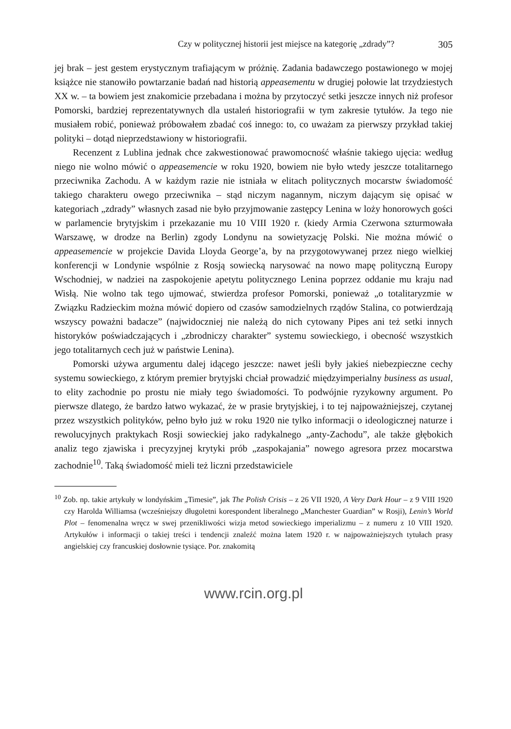Czy w politycznej historii jest miejsce na kategorię „zdrady”? 305
jej brak – jest gestem erystycznym trafiającym w próżnię. Zadania badawczego postawionego w mojej książce nie stanowiło powtarzanie badań nad historią appeasementu w drugiej połowie lat trzydziestych XX w. – ta bowiem jest znakomicie przebadana i można by przytoczyć setki jeszcze innych niż profesor Pomorski, bardziej reprezentatywnych dla ustaleń historiografii w tym zakresie tytułów. Ja tego nie musiałem robić, ponieważ próbowałem zbadać coś innego: to, co uważam za pierwszy przykład takiej polityki – dotąd nieprzedstawiony w historiografii.
Recenzent z Lublina jednak chce zakwestionować prawomocność właśnie takiego ujęcia: według niego nie wolno mówić o appeasemencie w roku 1920, bowiem nie było wtedy jeszcze totalitarnego przeciwnika Zachodu. A w każdym razie nie istniała w elitach politycznych mocarstw świadomość takiego charakteru owego przeciwnika – stąd niczym nagannym, niczym dającym się opisać w kategoriach „zdrady” własnych zasad nie było przyjmowanie zastępcy Lenina w loży honorowych gości w parlamencie brytyjskim i przekazanie mu 10 VIII 1920 r. (kiedy Armia Czerwona szturmowała Warszawę, w drodze na Berlin) zgody Londynu na sowietyzację Polski. Nie można mówić o appeasemencie w projekcie Davida Lloyda George’a, by na przygotowywanej przez niego wielkiej konferencji w Londynie wspólnie z Rosją sowiecką narysować na nowo mapę polityczną Europy Wschodniej, w nadziei na zaspokojenie apetytu politycznego Lenina poprzez oddanie mu kraju nad Wisłą. Nie wolno tak tego ujmować, stwierdza profesor Pomorski, ponieważ „o totalitaryzmie w Związku Radzieckim można mówić dopiero od czasów samodzielnych rządów Stalina, co potwierdzają wszyscy poważni badacze” (najwidoczniej nie należą do nich cytowany Pipes ani też setki innych historyków poświadczających i „zbrodniczy charakter” systemu sowieckiego, i obecność wszystkich jego totalitarnych cech już w państwie Lenina).
Pomorski używa argumentu dalej idącego jeszcze: nawet jeśli były jakieś niebezpieczne cechy systemu sowieckiego, z którym premier brytyjski chciał prowadzić międzyimperialny business as usual, to elity zachodnie po prostu nie miały tego świadomości. To podwójnie ryzykowny argument. Po pierwsze dlatego, że bardzo łatwo wykazać, że w prasie brytyjskiej, i to tej najpoważniejszej, czytanej przez wszystkich polityków, pełno było już w roku 1920 nie tylko informacji o ideologicznej naturze i rewolucyjnych praktykach Rosji sowieckiej jako radykalnego „anty-Zachodu”, ale także głębokich analiz tego zjawiska i precyzyjnej krytyki prób „zaspokajania” nowego agresora przez mocarstwa zachodnie<sup>10</sup>. Taką świadomość mieli też liczni przedstawiciele
<sup>10</sup> Zob. np. takie artykuły w londyńskim „Timesie”, jak The Polish Crisis – z 26 VII 1920, A Very Dark Hour – z 9 VIII 1920 czy Harolda Williamsa (wcześniejszy długoletni korespondent liberalnego „Manchester Guardian” w Rosji), Lenin’s World Plot – fenomenalna wręcz w swej przenikliwości wizja metod sowieckiego imperializmu – z numeru z 10 VIII 1920. Artykułów i informacji o takiej treści i tendencji znaleźć można latem 1920 r. w najpoważniejszych tytułach prasy angielskiej czy francuskiej dosłownie tysiące. Por. znakomitą
www.rcin.org.pl